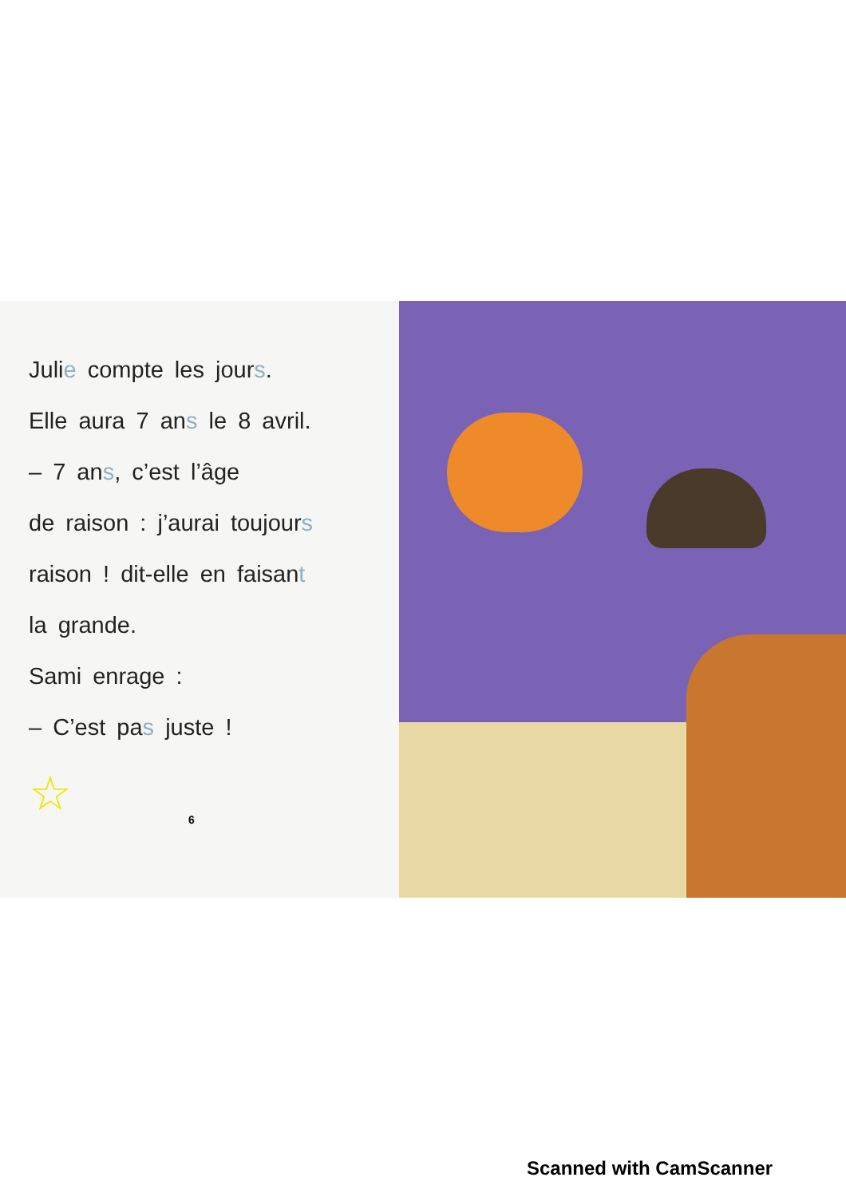Julie compte les jours.
Elle aura 7 ans le 8 avril.
– 7 ans, c’est l’âge
de raison : j’aurai toujours
raison ! dit-elle en faisant
la grande.
Sami enrage :
– C’est pas juste !
☆
6
Scanned with CamScanner